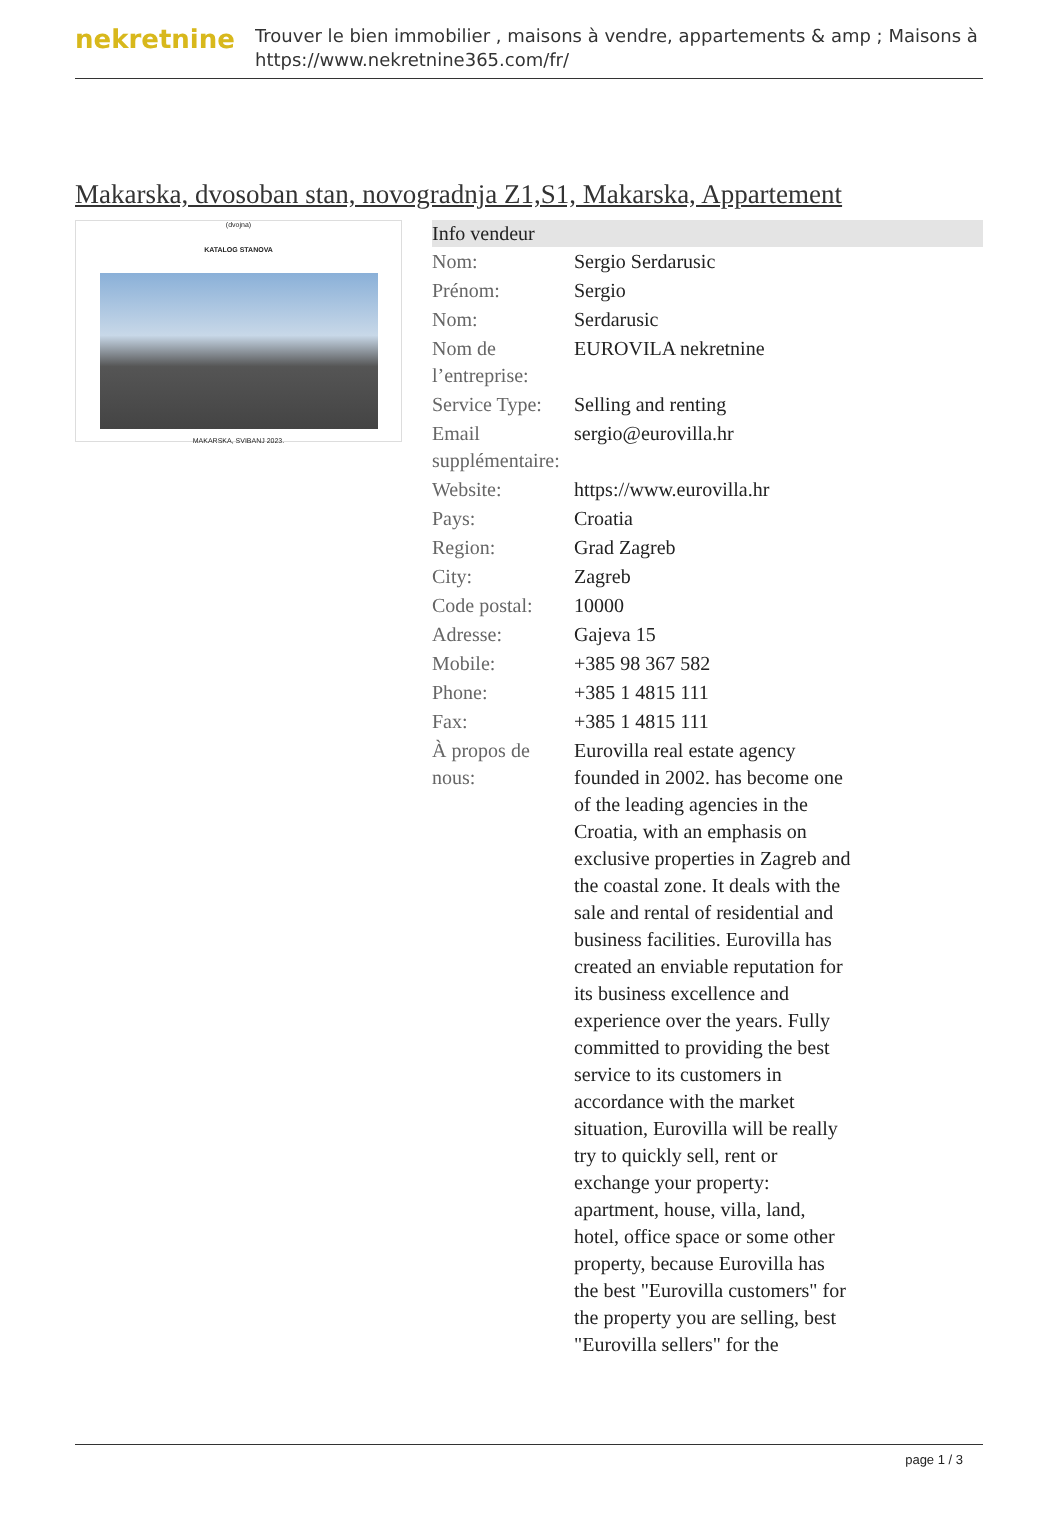nekretnine
Trouver le bien immobilier , maisons à vendre, appartements & amp ; Maisons à
https://www.nekretnine365.com/fr/
Makarska, dvosoban stan, novogradnja Z1,S1, Makarska, Appartement
(dvojna)
KATALOG STANOVA
MAKARSKA, SVIBANJ 2023.
| Info vendeur | |
| --- | --- |
| Nom: | Sergio Serdarusic |
| Prénom: | Sergio |
| Nom: | Serdarusic |
| Nom de l’entreprise: | EUROVILA nekretnine |
| Service Type: | Selling and renting |
| Email supplémentaire: | sergio@eurovilla.hr |
| Website: | https://www.eurovilla.hr |
| Pays: | Croatia |
| Region: | Grad Zagreb |
| City: | Zagreb |
| Code postal: | 10000 |
| Adresse: | Gajeva 15 |
| Mobile: | +385 98 367 582 |
| Phone: | +385 1 4815 111 |
| Fax: | +385 1 4815 111 |
| À propos de nous: | Eurovilla real estate agency founded in 2002. has become one of the leading agencies in the Croatia, with an emphasis on exclusive properties in Zagreb and the coastal zone. It deals with the sale and rental of residential and business facilities. Eurovilla has created an enviable reputation for its business excellence and experience over the years. Fully committed to providing the best service to its customers in accordance with the market situation, Eurovilla will be really try to quickly sell, rent or exchange your property: apartment, house, villa, land, hotel, office space or some other property, because Eurovilla has the best "Eurovilla customers" for the property you are selling, best "Eurovilla sellers" for the |
page 1 / 3